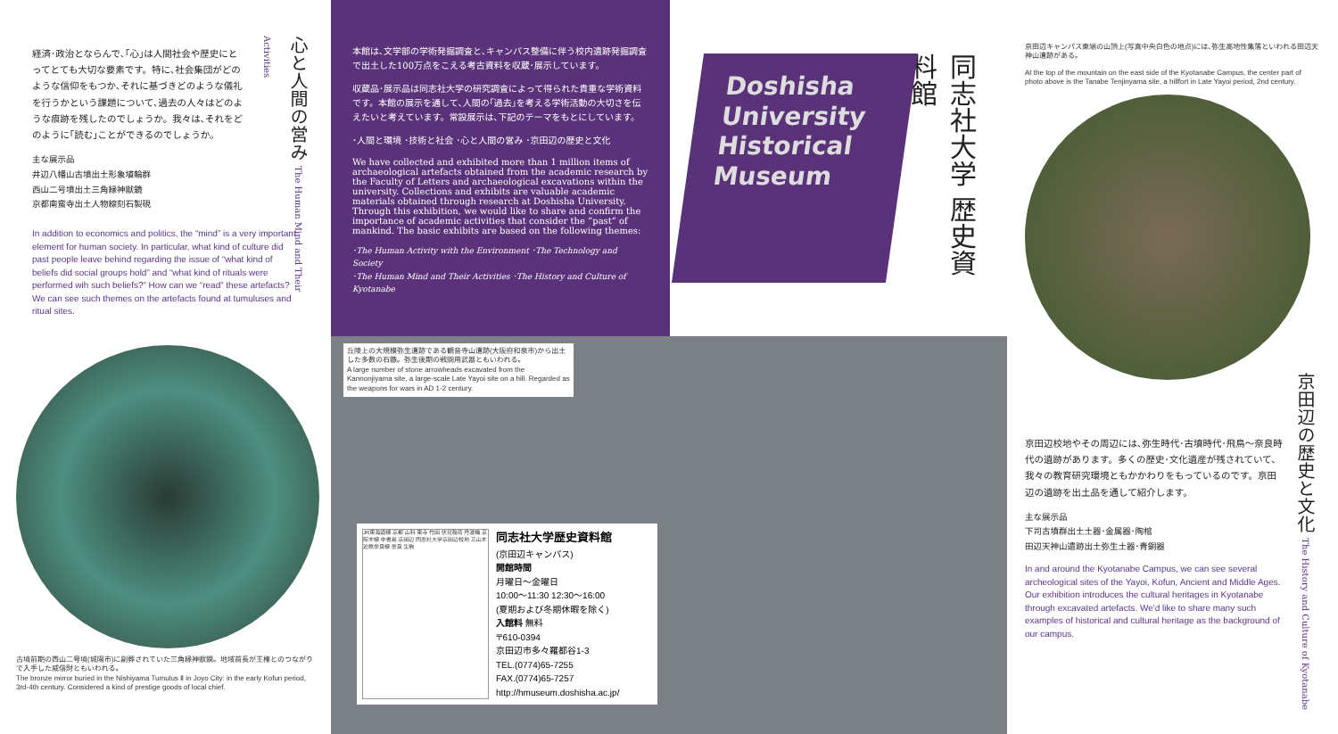経済･政治とならんで､｢心｣は人間社会や歴史にとってとても大切な要素です。特に､社会集団がどのような信仰をもつか､それに基づきどのような儀礼を行うかという課題について､過去の人々はどのような痕跡を残したのでしょうか。我々は､それをどのように｢読む｣ことができるのでしょうか。
主な展示品
井辺八幡山古墳出土形象埴輪群
西山二号墳出土三角縁神獣鏡
京都南蛮寺出土人物線刻石製硯
心と人間の営み The Human Mind and Their Activities
本館は､文学部の学術発掘調査と､キャンパス整備に伴う校内遺跡発掘調査で出土した100万点をこえる考古資料を収蔵･展示しています。
収蔵品･展示品は同志社大学の研究調査によって得られた貴重な学術資料です。本館の展示を通して､人間の｢過去｣を考える学術活動の大切さを伝えたいと考えています。常設展示は､下記のテーマをもとにしています。
･人間と環境 ･技術と社会 ･心と人間の営み ･京田辺の歴史と文化
We have collected and exhibited more than 1 million items of archaeological artefacts obtained from the academic research by the Faculty of Letters and archaeological excavations within the university. Collections and exhibits are valuable academic materials obtained through research at Doshisha University. Through this exhibition, we would like to share and confirm the importance of academic activities that consider the “past” of mankind. The basic exhibits are based on the following themes:
･The Human Activity with the Environment ･The Technology and Society
･The Human Mind and Their Activities ･The History and Culture of Kyotanabe
Doshisha University Historical Museum
同志社大学 歴史資料館
京田辺キャンパス東端の山頂上(写真中央白色の地点)には､弥生高地性集落といわれる田辺天神山遺跡がある。
At the top of the mountain on the east side of the Kyotanabe Campus, the center part of photo above is the Tanabe Tenjinyama site, a hillfort in Late Yayoi period, 2nd century.
古墳前期の西山二号墳(城陽市)に副葬されていた三角縁神獣鏡。地域首長が王権とのつながりで入手した威信財ともいわれる。
The bronze mirror buried in the Nishiyama Tumulus Ⅱ in Joyo City: in the early Kofun period, 3rd-4th century. Considered a kind of prestige goods of local chief.
丘陵上の大規模弥生遺跡である観音寺山遺跡(大阪府和泉市)から出土した多数の石鏃。弥生後期の戦闘用武器ともいわれる。
A large number of stone arrowheads excavated from the Kannonjiyama site, a large-scale Late Yayoi site on a hill. Regarded as the weapons for wars in AD 1-2 century.
JR東海道線 京都 山科 東寺 竹田 伏見稲荷 丹波橋 京阪本線 中書島 京田辺 同志社大学京田辺校地 三山木 近鉄奈良線 奈良 生駒
同志社大学歴史資料館
(京田辺キャンパス)
開館時間
月曜日〜金曜日
10:00〜11:30 12:30〜16:00
(夏期および冬期休暇を除く)
入館料 無料
〒610-0394
京田辺市多々羅都谷1-3
TEL.(0774)65-7255
FAX.(0774)65-7257
http://hmuseum.doshisha.ac.jp/
京田辺校地やその周辺には､弥生時代･古墳時代･飛鳥〜奈良時代の遺跡があります。多くの歴史･文化遺産が残されていて､我々の教育研究環境ともかかわりをもっているのです。京田辺の遺跡を出土品を通して紹介します。
主な展示品
下司古墳群出土土器･金属器･陶棺
田辺天神山遺跡出土弥生土器･青銅器
In and around the Kyotanabe Campus, we can see several archeological sites of the Yayoi, Kofun, Ancient and Middle Ages. Our exhibition introduces the cultural heritages in Kyotanabe through excavated artefacts. We'd like to share many such examples of historical and cultural heritage as the background of our campus.
京田辺の歴史と文化 The History and Culture of Kyotanabe
In addition to economics and politics, the “mind” is a very important element for human society. In particular, what kind of culture did past people leave behind regarding the issue of “what kind of beliefs did social groups hold” and “what kind of rituals were performed wih such beliefs?” How can we “read” these artefacts? We can see such themes on the artefacts found at tumuluses and ritual sites.